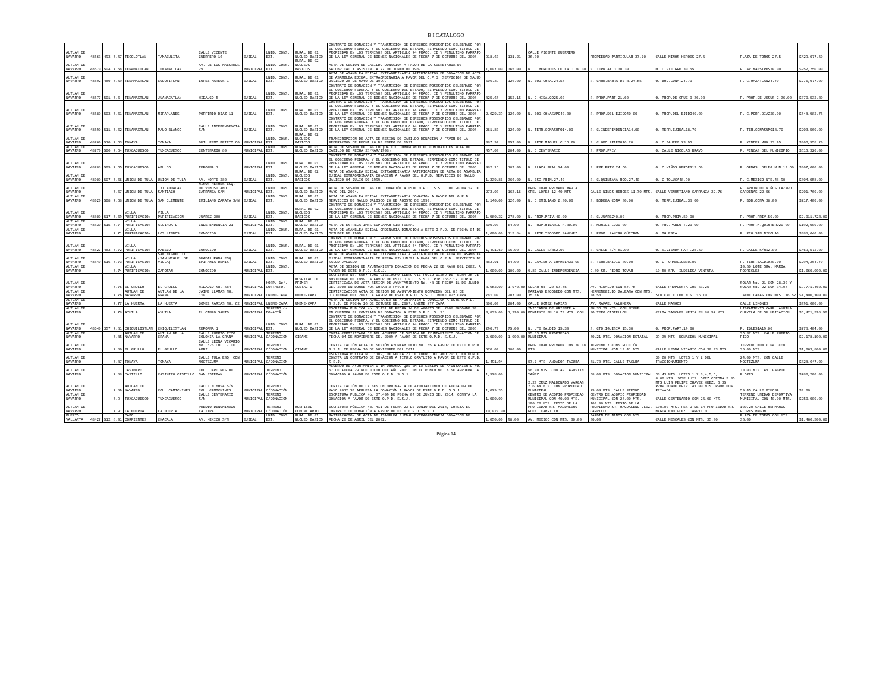B I CATALOGO
| AUTLAN DE NAVARRO | 48563 | 493 | 7.57 | TECOLOTLAN | TAMAZULITA | CALLE VICENTE GUERRERO 16 | EJIDAL | UNID. CONS. EXT. | RURAL DE 01 NUCLEO BASICO | CONTRATO DE DONACIÓN Y TRANSMISION DE DERECHOS POSESORIOS CELEBRADO POR EL GOBIERNO FEDERAL Y EL GOBIERNO DEL ESTADO, SIRVIENDO COMO TITULO DE PROPIEDAD EN LOS TERMINOS DEL ARTICULO 74 FRACC. II Y PENULTIMO PARRAFO DE LA LEY GENERAL DE BIENES NACIONALES DE FECHA 7 DE OCTUBRE DEL 2005. | 918.60 | 131.21 | CALLE VICENTE GUERRERO 36.00 | PROPIEDAD PARTICULAR 37.70 | CALLE NIÑOS HEROES 27.5 | PLAZA DE TOROS 27.5 | $429,077.50 |
| AUTLAN DE NAVARRO | 48570 | 504 | 7.58 | TENAMAXTLAN | TENAMAXTLAN | AV. DE LOS MAESTROS 29 | MUNICIPAL | UNID. CONS. EXT. | RURAL DE 02 NUCLEOS BASICOS | ACTA DE SESION DE CABILDO DONACION A FAVOR DE LA SECRETARIA DE SALUBRIDAD Y ASISTENCIA 27 DE JUNIO DE 1987. | 1,007.00 | 365.00 | N. C.MERCEDES DE LA C.30.30 | S. TERR.AYTO.30.30 | O. C.VTE.GRO.30.55 | P. AV.MAESTROS30.00 | $952,750.00 |
| AUTLAN DE NAVARRO | 48592 | 489 | 7.59 | TENAMAXTLAN | COLOTITLAN | LOPEZ MATEOS 1 | EJIDAL | UNID. CONS. EXT. | RURAL DE 01 NUCLEO BASICO | ACTA DE ASAMBLEA EJIDAL EXTRAORDINARIA RATIFICACION DE DONACION DE ACTA DE ASAMBLEA EJIDAL EXTRAORDINARIA A FAVOR DEL O.P.D. SERVICIOS DE SALUD JALISCO 28 DE MAYO DE 1999. | 606.39 | 126.00 | N. BOD.CONA.24.55 | S. CARR.BARRA DE N.24.55 | O. BOD.CONA.24.70 | P. C.MAZATLAN24.70 | $276,977.00 |
| AUTLAN DE NAVARRO | 48577 | 501 | 7.6 | TENAMAXTLAN | JUANACATLAN | HIDALGO 5 | EJIDAL | UNID. CONS. EXT. | RURAL DE 01 NUCLEO BASICO | CONTRATO DE DONACIÓN Y TRANSMISION DE DERECHOS POSESORIOS CELEBRADO POR EL GOBIERNO FEDERAL Y EL GOBIERNO DEL ESTADO, SIRVIENDO COMO TITULO DE PROPIEDAD EN LOS TERMINOS DEL ARTICULO 74 FRACC. II Y PENULTIMO PARRAFO DE LA LEY GENERAL DE BIENES NACIONALES DE FECHA 7 DE OCTUBRE DEL 2005. | 825.65 | 152.15 | N. C.HIDALGO25.60 | S. PROP.PART.21.60 | O. PROP.DE CRUZ 0.36.00 | P. PROP.DE JESUS C.36.00 | $370,532.30 |
| AUTLAN DE NAVARRO | 48580 | 503 | 7.61 | TENAMAXTLAN | MIRAPLANES | PORFIRIO DIAZ 11 | EJIDAL | UNID. CONS. EXT. | RURAL DE 01 NUCLEO BASICO | CONTRATO DE DONACIÓN Y TRANSMISION DE DERECHOS POSESORIOS CELEBRADO POR EL GOBIERNO FEDERAL Y EL GOBIERNO DEL ESTADO, SIRVIENDO COMO TITULO DE PROPIEDAD EN LOS TERMINOS DEL ARTICULO 74 FRACC. II Y PENULTIMO PARRAFO DE LA LEY GENERAL DE BIENES NACIONALES DE FECHA 7 DE OCTUBRE DEL 2005. | 2,629.39 | 126.00 | N. BOD.CONASUPO40.00 | S. PROP.DEL EJIDO40.00 | O. PROP.DEL EJIDO40.00 | P. C.PORF.DIAZ20.00 | $548,982.75 |
| AUTLAN DE NAVARRO | 48590 | 511 | 7.62 | TENAMAXTLAN | PALO BLANCO | CALLE INDEPENDENCIA S/N | EJIDAL | UNID. CONS. EXT. | RURAL DE 01 NUCLEO BASICO | CONTRATO DE DONACIÓN Y TRANSMISION DE DERECHOS POSESORIOS CELEBRADO POR EL GOBIERNO FEDERAL Y EL GOBIERNO DEL ESTADO, SIRVIENDO COMO TITULO DE PROPIEDAD EN LOS TERMINOS DEL ARTICULO 74 FRACC. II Y PENULTIMO PARRAFO DE LA LEY GENERAL DE BIENES NACIONALES DE FECHA 7 DE OCTUBRE DEL 2005. | 261.80 | 126.00 | N. TERR.CONASUPO14.00 | S. C.INDEPENDENCIA14.00 | O. TERR.EJIDAL18.70 | P. TER.CONASUPO18.70 | $203,560.00 |
| AUTLAN DE NAVARRO | 48760 | 510 | 7.63 | TONAYA | TONAYA | GUILLERMO PRIETO 60 | MUNICIPAL | UNID. CONS. EXT. | RURAL DE 02 NUCLEOS BASICOS | TRANSCRIPCION DE ACTA DE SESION DE CABILDO DONACION A FAVOR DE LA FEDERACION DE FECHA 26 DE ENERO DE 1991. | 387.99 | 257.00 | N. PROP.MIGUEL C.16.20 | S. C.GMO.PRIETO16.20 | O. C.JAUREZ 23.95 | P. KINDER MUN.23.95 | $366,958.20 |
| AUTLAN DE NAVARRO | 48770 | 506 | 7.64 | TUXCACUESCO | TUXCACUESCO | CENTENARIO 80 | MUNICIPAL | UNID. CONS. EXT. | RURAL DE 01 NUCLEO BASICO | ACTA DE SESION DE CABILDO(OFICIO COMUNCANDO EL COMODATO EN ACTA DE CABILDO DE FECHA 28/MAR/1998) | 457.00 | 204.00 | N. C.CENTENARIO | S. PROP.PRIV. | O. CALLE NICOLAS BRAVO | P. FINCAS DEL MUNICIPIO | $515,320.00 |
| AUTLAN DE NAVARRO | 48788 | 505 | 7.65 | TUXCACUESCO | APULCO | REFORMA 1 | MUNICIPAL | UNID. CONS. EXT. | RURAL DE 01 NUCLEO BASICO | CONTRATO DE DONACIÓN Y TRANSMISION DE DERECHOS POSESORIOS CELEBRADO POR EL GOBIERNO FEDERAL Y EL GOBIERNO DEL ESTADO, SIRVIENDO COMO TITULO DE PROPIEDAD EN LOS TERMINOS DEL ARTICULO 74 FRACC. II Y PENULTIMO PARRAFO DE LA LEY GENERAL DE BIENES NACIONALES DE FECHA 7 DE OCTUBRE DEL 2005. | 482.16 | 187.00 | N. PLAZA PPAL.24.60 | S. PRP.PRIV.24.60 | O. C.NIÑOS HEROES19.60 | P. OFNAS. DELEG MUN.19.60 | $367,600.00 |
| AUTLAN DE NAVARRO | 48000 | 507 | 7.66 | UNION DE TULA | UNION DE TULA | AV. NORTE 280 | EJIDAL | UNID. CONS. EXT. | RURAL DE 02 NUCLEOS BASICOS | ACTA DE ASAMBLEA EJIDAL EXTRAORDINARIA RATIFICACION DE ACTA DE ASAMBLEA EJIDAL EXTRAORDINARIA DONACION A FAVOR DEL O.P.D. SERVICIOS DE SALUD JALISCO 04 JULIO DE 1999. | 1,339.86 | 366.00 | N. ESC.PRIM.27.40 | S. C.QUINTANA ROO.27.40 | O. C.TOLUCA48.90 | P. C.MEXICO NTE.48.90 | $804,058.00 |
| AUTLAN DE NAVARRO | | | 7.67 | UNION DE TULA | IXTLAHUACAN SANTIAGO | NIÑOS HEROES ESQ. DE VENUSTIANO CARRANZA S/N | MUNICIPAL | UNID. CONS. EXT. | RURAL DE 01 NUCLEO BASICO | ACTA DE SESIÓN DE CABILDO DONACIÓN A ESTE O.P.D. S.S.J. DE FECHA 12 DE MAYO DEL 2004. | 273.00 | 163.16 | PROPIEDAD PRIVADA MARIA GPE. LOPEZ 12.40 MTS | CALLE NIÑOS HEROES 11.70 MTS. | CALLE VENUSTIANO CARRANZA 22.76 | P.JARDIN DE NIÑOS LAZARO CARDENAS 22.56 | $201,760.00 |
| AUTLAN DE NAVARRO | 48020 | 508 | 7.68 | UNION DE TULA | SAN CLEMENTE | EMILIANO ZAPATA S/N | EJIDAL | UNID. CONS. EXT. | RURAL DE 01 NUCLEO BASICO | ACTA DE ASAMBLEA EJIDAL EXTRAORDINARIA DONACION A FAVOR DEL O.P.D. SERVICIOS DE SALUD JALISCO 20 DE AGOSTO DE 1999. | 1,140.00 | 126.00 | N. C.EMILIANO Z.30.00 | S. BODEGA CONA.30.00 | O. TERR.EJIDAL.38.00 | P. BOD.CONA.38.00 | $217,400.00 |
| AUTLAN DE NAVARRO | 48800 | 517 | 7.69 | VILLA PURIFICACION | VILLA PURIFICACION | JUAREZ 380 | EJIDAL | UNID. CONS. EXT. | RURAL DE 02 NUCLEOS BASICOS | CONTRATO DE DONACIÓN Y TRANSMISION DE DERECHOS POSESORIOS CELEBRADO POR EL GOBIERNO FEDERAL Y EL GOBIERNO DEL ESTADO, SIRVIENDO COMO TITULO DE PROPIEDAD EN LOS TERMINOS DEL ARTICULO 74 FRACC. II Y PENULTIMO PARRAFO DE LA LEY GENERAL DE BIENES NACIONALES DE FECHA 7 DE OCTUBRE DEL 2005. | 1,980.32 | 278.00 | N. PROP.PRIV.40.00 | S. C.JUAREZ40.00 | O. PROP.PRIV.50.00 | P. PROP.PRIV.50.00 | $2,011,723.00 |
| AUTLAN DE NAVARRO | 48830 | 515 | 7.7 | VILLA PURIFICACION | ALCIHUATL | INDEPENDENCIA 21 | MUNICIPAL | UNID. CONS. EXT. | RURAL DE 01 NUCLEO BASICO | ACTA DE ENTREGA IMSS-COPLAMAR SIN FECHA. | 600.00 | 64.00 | N. PROP.HILARIO H.30.00 | S. MUNICIPIO30.00 | O. PRO.PABLO T.20.00 | P. PROP.M.QUINTERO20.00 | $192,000.00 |
| AUTLAN DE NAVARRO | | | 7.71 | VILLA PURIFICACION | LOS LINDOS | CONOCIDO | EJIDAL | UNID. CONS. EXT. | RURAL DE 01 NUCLEO BASICO | ACTA DE ASAMBLEA EJIDAL ORDINARIA DONACIÓN A ESTE O.P.D. DE FECHA 04 DE OCTUBRE DE 1999. | 1,600.00 | 115.84 | N. PROP.TEODORO SANCHEZ | S. PROP. RAMIRO GÜITRON | O. IGLESIA | P. RIO SAN NICOLAS | $388,640.00 |
| AUTLAN DE NAVARRO | 48827 | 483 | 7.72 | VILLA PURIFICACION | PABELO | CONOCIDO | EJIDAL | UNID. CONS. EXT. | RURAL DE 01 NUCLEO BASICO | CONTRATO DE DONACIÓN Y TRANSMISION DE DERECHOS POSESORIOS CELEBRADO POR EL GOBIERNO FEDERAL Y EL GOBIERNO DEL ESTADO, SIRVIENDO COMO TITULO DE PROPIEDAD EN LOS TERMINOS DEL ARTICULO 74 FRACC. II Y PENULTIMO PARRAFO DE LA LEY GENERAL DE BIENES NACIONALES DE FECHA 7 DE OCTUBRE DEL 2005. | 1,491.60 | 96.00 | N. CALLE S/N52.00 | S. CALLE S/N 51.00 | O. VIVIENDA PART.25.50 | P. CALLE S/N12.00 | $469,572.00 |
| AUTLAN DE NAVARRO | 48840 | 516 | 7.73 | VILLA PURIFICACION | SAN MIGUEL II (SAN MIGUEL DE VILLA) | GUADALUPANA ESQ. EPIFANIA DENIS | EJIDAL | UNID. CONS. EXT. | RURAL DE 01 NUCLEO BASICO | ACTA DE ASAMBLEA EJIDAL EXTRAORDINARIA RATIFICACION DE ACTA DE ASAMBLEA EJIDAL EXTRAORDINARIA DE FECHA 07/JUN/91 A FVOR DEL O.P.D. SERVICIOS DE SALUD JALISCO | 883.91 | 64.00 | N. CAMINO A CHAMELA30.00 | S. TERR.BALDIO 30.00 | O. C.FORMACION30.00 | P. TERR.BALDIO30.00 | $294,264.70 |
| AUTLAN DE NAVARRO | | | 7.74 | VILLA PURIFICACION | ZAPOTAN | CONOCIDO | MUNICIPAL | UNID. CONS. EXT. | | ACTA DE SESIÓN DE AYUNTAMIENTO DONACIÓN DE FECHA 22 DE MAYO DEL 2002. A FAVOR DE ESTE O.P.D. S.S.J. | 1,600.00 | 100.00 | 9.80 CALLE INDEPENDENCIA | 9.80 SR. PEDRO TOVAR | 10.50 SRA. ILDELISA VENTURA | 10.50 LOTE SRA. MARIA RODRIGUEZ | $1,660,000.00 |
| AUTLAN DE NAVARRO | | | 7.75 | EL GRULLO | EL GRULLO | HIDALGO No. 584 | MUNICIPAL | HOSP. 1er. CONTACTO. | HOSPITAL DE PRIMER CONTACTO | ESCRITURA No. 6557 TOMO CIECIOCHO LIBRO VII FOLIO 11259 DE FECHA 25 DE NOVIEMBRE DE 1999. A FAVOR DE ESTE O.P.D. S.S.J. POR 3652.12. COPIA CERTIFICADA DE ACTA SESION DE AYUNTAMIENTO No. 48 DE FECHA 11 DE JUNIO DEL 2008 EN DONDE NOS DONAN A FAVOR D | 3,652.00 | 1,940.00 | SOLAR No. 20 57.75 | AV. HIDALGO CON 57.75 | CALLE PROPUESTA CON 63.25 | SOLAR No. 21 CON 28.30 Y SOLAR No. 22 CON 34.95 | $9,771,460.00 |
| AUTLAN DE NAVARRO | | | 7.76 | AUTLAN DE NAVARRO | AUTLAN DE LA GRANA | JAIME LLAMAS NO. 110 | MUNICIPAL | UNEME-CAPA | UNEME-CAPA | CERTIFICACIÓN ACTA DE SESIÓN DE AYUNTAMIENTO DONACIÓN DEL 05 DE DICIEMBRE DEL 2007. A FAVOR DE ESTE O.P.D. S.S.J. UNEME â?? CAPA | 781.00 | 207.00 | MARIANO ESCOBEDO CON MTS. 35.46 | HERMENEGILDO GALEANA CON MTS. 38.58 | SIN CALLE CON MTS. 16.10 | JAIME LAMAS CON MTS. 16.52 | $1,400,100.00 |
| AUTLAN DE NAVARRO | | | 7.77 | LA HUERTA | LA HUERTA | GOMEZ FARIAS NO. 62 | MUNICIPAL | UNEME-CAPA | UNEME-CAPA | ACTA DE SESION EXTRAORDINARIA DE AYUNTAMIENTO DONACION A ESTE O.P.D. S.S.J. DE FECHA 16 DE OCTUBRE DEL 2007. UNEME â?? CAPA | 800.00 | 204.00 | CALLE GOMEZ FARIAS | AV. RAFAEL PALOMERA | CALLE MANGOS | CALLE LIMONES | $991,600.00 |
| AUTLAN DE NAVARRO | | | 7.78 | AYUTLA | AYUTLA | EL CAMPO SANTO | MUNICIPAL | TERRENO c/ DONACIÃ | | ESCRITURA PUBLICA No. 11431 DE FECHA 14 DE AGOSTO DEL 2008 ENDONDE SE EN CUENTRA EL CONTRATO DE DONACION A ESTE O.P.D. S. SJ. | 3,839.00 | 1,290.00 | INICIANDO DE ORIENTE A PONIENTE EN 10.73 MTS. CON | EN 36.22 MTS. CON MIGUEL SOLTERO CASTELLON. | CELIA SANCHEZ MEJIA EN 88.57 MTS. | LIBRAMIENTO CARR. AYUTLA CUAYTLA DE SU UBICACION | $5,421,598.90 |
| AUTLAN DE NAVARRO | 48640 | 357 | 7.81 | CHIQUILISTLAN | CHIQUILISTLAN | REFORMA 1 | MUNICIPAL | UNID. CONS. EXT. | RURAL DE 01 NUCLEO BASICO | CONTRATO DE DONACIÓN Y TRANSMISION DE DERECHOS POSESORIOS CELEBRADO POR EL GOBIERNO FEDERAL Y EL GOBIERNO DEL ESTADO, SIRVIENDO COMO TITULO DE PROPIEDAD EN LOS TERMINOS DEL ARTICULO 74 FRACC. II Y PENULTIMO PARRAFO DE LA LEY GENERAL DE BIENES NACIONALES DE FECHA 7 DE OCTUBRE DEL 2005. | 290.70 | 75.00 | N. LTE.BALDIO 15.30 | S. CTO.IGLESIA 15.30 | O. PROP.PART.19.00 | P. IGLESIA19.00 | $278,404.00 |
| AUTLAN DE NAVARRO | | | 7.85 | AUTLAN DE NAVARRO | AUTLAN DE LA GRANA | CALLE PUERTO RICO COLONIA LA GRANA | MUNICIPAL | TERRENO C/DONACION | CISAME | COPIA CERTIFICADA DE DEL ACUERDO DE SESION DE AYUNTAMIENTO DONACION DE FECHA 04 DE NOVIEMBRE DEL 2009 A FAVOR DE ESTE O.P.D. S.S.J. | 2,000.00 | 1,000.00 | 55.83 MTS PROPIEDAD MUNICIPAL | 50.21 MTS. DONACION ESTATAL | 39.39 MTS. DONACION MUNICIPAL | 36.32 MTS. CALLE PUERTO RICO | $2,178,100.00 |
| AUTLAN DE NAVARRO | | | 7.86 | EL GRULLO | EL GRULLO | CALLE LEONA VICARIO No. 526 COL. 7 DE ABRIL | MUNICIPAL | TERRENO C/DONACION | CISAME | CERTIFICACIÓN ACTA DE SESIÓN AYUNTAMIENTO No. 55 A FAVOR DE ESTE O.P.D. S.S.J. DE FECHA 10 DE NOVIEMBRE DEL 2011. | 570.00 | 180.00 | PROPIEDAD PRIVADA CON 30.18 MTS. | TERRENO Y CONSTRUCCIÓN MUNICIPAL CON 19.41 MTS. | CALLE LEONA VICARIO CON 30.03 MTS. | TERRENO MUNICIPAL CON 35.00 MTS. | $1,063,800.00 |
| AUTLAN DE NAVARRO | | | 7.87 | TONAYA | TONAYA | CALLE TULA ESQ. CON MOCTEZUMA | MUNICIPAL | TERRENO C/DONACIÓN | | ESCRITURA PÚLICA NO. 1109, DE FECHA 22 DE ENERO DEL AÑO 2011, EN DONDE CONSTA UN CONTRATO DE DONACIÓN A TITULO GRATUITO A FAVOR DE ESTE O.P.D. S.S.J. | 1,491.94 | | 57.7 MTS. ANDADOR TACUBA | 51.70 MTS. CALLE TACUBA | 30.60 MTS. LOTES 1 Y 2 DEL FRACCIONAMIENTO | 24.00 MTS. CON CALLE MOCTEZUMA | $828,647.00 |
| AUTLAN DE NAVARRO | | | 7.88 | CASIMIRO CASTILLO | CASIMIRO CASTILLO | COL. JARDINES DE SAN ESTEBAN | MUNICIPAL | TERRENO C/DONACIÓN | | ACUERDO DE AYUNTAMIENTO INFORMANDO QUE EN LA SESIÓN DE AYUNTAMIENTO NO. 57 DE FECHA 29 NDE JULIO DEL AÑO 2011, EN EL PUNTO NO. 4 SE APRUEBA LA DONACION A FAVOR DE ESTE O.P.D. S.S.J. | 1,928.00 | | 58.00 MTS. CON AV. AGUSTIN YAÑEZ | 58.00 MTS. DONACION MUNICIPAL | 33.43 MTS. LOTES 1,2,3,4,5,6, | 33.03 MTS. AV. GABRIEL FLORES | $780,200.00 |
| AUTLAN DE NAVARRO | | | 7.89 | AUTLAN DE NAVARRO | COL. CAMICHINES | CALLE MIMOSA S/N COL. CAMICHINES | MUNICIPAL | TERRENO C/DONACIÓN | | CERTIFICACIÓN DE LA SESION ORDINARIA DE AYUNTAMIENTO DE FECHA 09 DE MAYO 2012 SE APRUEBA LA DONACIÓN A FAVOR DE ESTE O.P.D. S.S.J. | 1,029.35 | | 2.20 CRUZ MALDONADO VARGAS Y 6.64 MTS. CON PROPIEDAD MUNICIPAL | 25.04 MTS. CALLE FRESNO | 8.00 MTS. JOSE LUIS LOPEZ CORONA 5.35 MTS LUIS FELIPE CHAVEZ HDEZ. 5.35 PROPIEDADE PRIV. 41.00 MTS. PROPIEDA PRIVADA | 59.45 CALLE MIMOSA | $0.00 |
| AUTLAN DE NAVARRO | | | 7.9 | TUXCACUESCO | TUXCACUESCO | CALLE CENTENARIO S/N | MUNICIPAL | TERRENO C/DONACIÓN | | ESCRITURA PÚBLICA No. 37,499 DE FECHA 04 DE JUNIO DEL 2014, CONSTA LA DONACIÓN A FAVOR DE ESTE O.P.D. S.S.J. | 1,000.00 | | CENTRO DE ACOPIO PROPIEDAD MUNICIPAL CON 40.00 MTS. | CENTRO DE ACOPIO PROPIEDAD MUNICIPAL CON 25.00 MTS. | CALLE CENTENARIO CON 25.00 MTS. | TERRENO UNIDAD DEPORTIVA MUNICIPAL CON 40.00 MTS. | $250,000.00 |
| AUTLAN DE NAVARRO | | | 7.91 | LA HUERTA | LA HUERTA | PREDIO DENOMINADO LA TIRA. | MUNICIPAL | TERRENO C/DONACIÓN | HOSPITAL COMUNITARIO | ESCRITURA PÚBLICA No. 411 DE FECHA 23 DE JUNIO DEL 2014, CONSTA EL CONTRATO DE DONACIÓN A FAVOR DE ESTE O.P.D. S.S.J. | 10,020.00 | | 100.20 MTS. RESTO DE LA PROPIEDAD SR. MAGDALENO GLEZ. CARRILLO. | 100.00 MTS. RESTO DE LA PROPIEDAD SR. MAGDALENO GLEZ. CARRILLO. | 100.00 MTS. RESTO DE LA PROPIEDAD SR. MAGDALENO GLEZ. CARRILLO. | 100.20 CALLE HERMANOS FLORES MAGON. | |
| PUERTO VALLARTA | 48427 | 512 | 8.01 | CABO CORRIENTES | CHACALA | AV. MEXICO S/N | EJIDAL | UNID. CONS. EXT. | RURAL DE 01 NUCLEO BASICO | RATIFICACIÓN DE ACTA DE ASAMBLEA EJIDAL EXTRAORDINARIA DONACIÓN DE FECHA 28 DE ABRIL DEL 2002. | 1,050.00 | 98.00 | AV. MEXICO CON MTS. 30.00 | JARDIN DE NIÑOS CON MTS. 30.00 | CALLE MESCALES CON MTS. 35.00 | PLAZA DE TOROS CON MTS. 35.00 | $1,466,500.00 |
Página 14